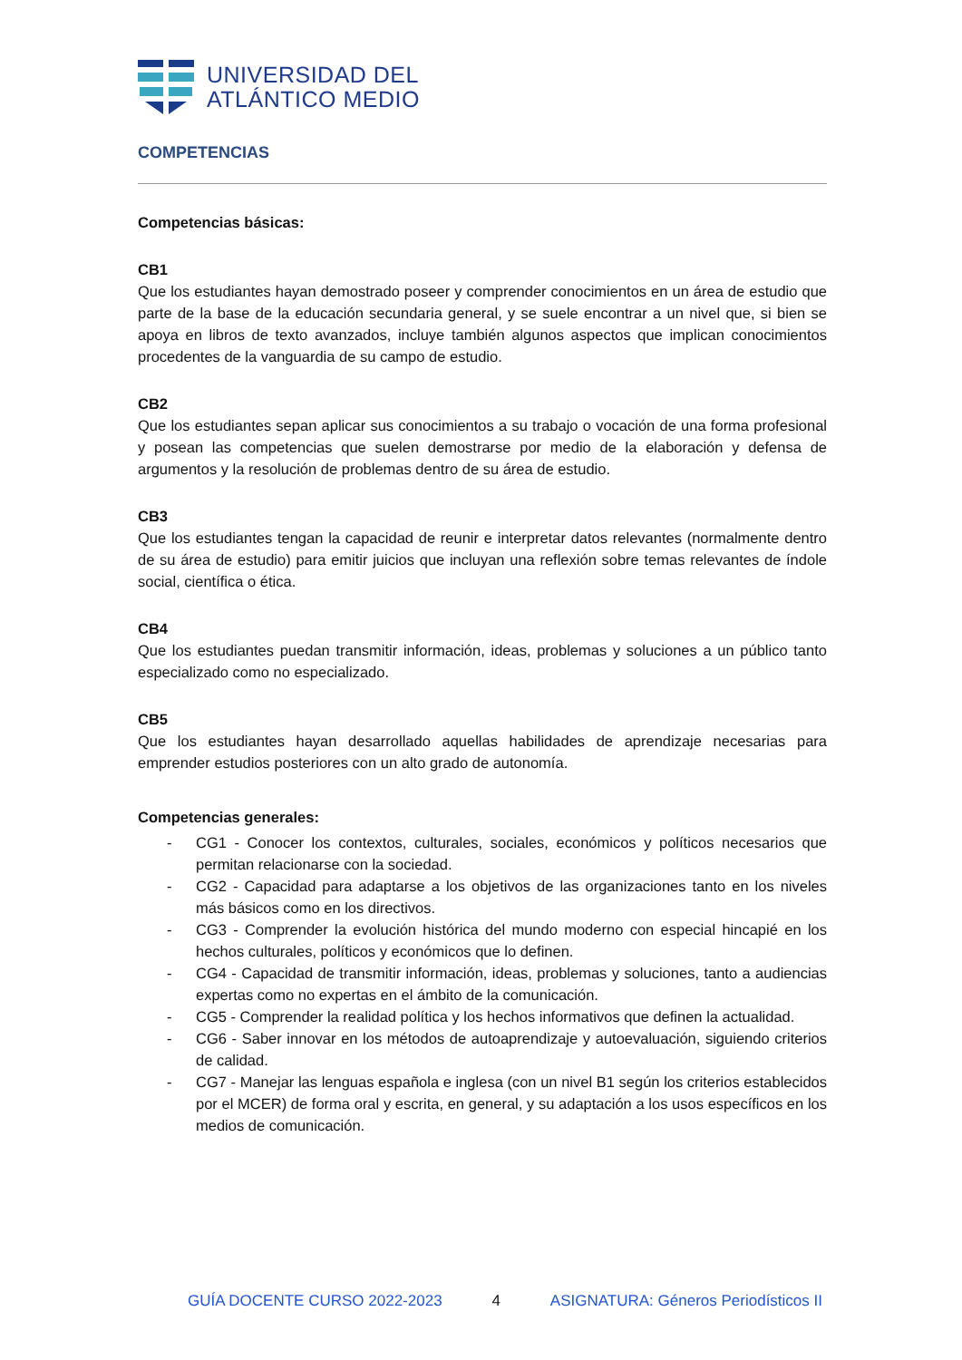UNIVERSIDAD DEL
ATLÁNTICO MEDIO
COMPETENCIAS
Competencias básicas:
CB1
Que los estudiantes hayan demostrado poseer y comprender conocimientos en un área de estudio que parte de la base de la educación secundaria general, y se suele encontrar a un nivel que, si bien se apoya en libros de texto avanzados, incluye también algunos aspectos que implican conocimientos procedentes de la vanguardia de su campo de estudio.
CB2
Que los estudiantes sepan aplicar sus conocimientos a su trabajo o vocación de una forma profesional y posean las competencias que suelen demostrarse por medio de la elaboración y defensa de argumentos y la resolución de problemas dentro de su área de estudio.
CB3
Que los estudiantes tengan la capacidad de reunir e interpretar datos relevantes (normalmente dentro de su área de estudio) para emitir juicios que incluyan una reflexión sobre temas relevantes de índole social, científica o ética.
CB4
Que los estudiantes puedan transmitir información, ideas, problemas y soluciones a un público tanto especializado como no especializado.
CB5
Que los estudiantes hayan desarrollado aquellas habilidades de aprendizaje necesarias para emprender estudios posteriores con un alto grado de autonomía.
Competencias generales:
- CG1 - Conocer los contextos, culturales, sociales, económicos y políticos necesarios que permitan relacionarse con la sociedad.
- CG2 - Capacidad para adaptarse a los objetivos de las organizaciones tanto en los niveles más básicos como en los directivos.
- CG3 - Comprender la evolución histórica del mundo moderno con especial hincapié en los hechos culturales, políticos y económicos que lo definen.
- CG4 - Capacidad de transmitir información, ideas, problemas y soluciones, tanto a audiencias expertas como no expertas en el ámbito de la comunicación.
- CG5 - Comprender la realidad política y los hechos informativos que definen la actualidad.
- CG6 - Saber innovar en los métodos de autoaprendizaje y autoevaluación, siguiendo criterios de calidad.
- CG7 - Manejar las lenguas española e inglesa (con un nivel B1 según los criterios establecidos por el MCER) de forma oral y escrita, en general, y su adaptación a los usos específicos en los medios de comunicación.
GUÍA DOCENTE CURSO 2022-2023 4 ASIGNATURA: Géneros Periodísticos II